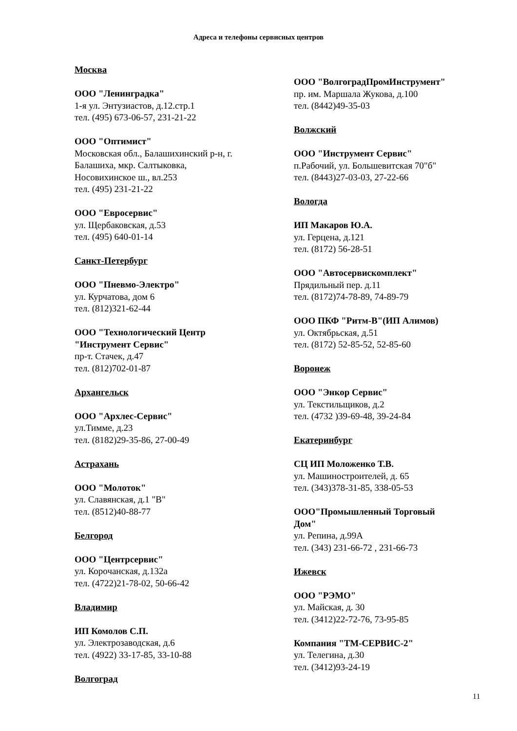Адреса и телефоны сервисных центров
Москва
ООО "Ленинградка"
1-я ул. Энтузиастов, д.12.стр.1
тел. (495) 673-06-57, 231-21-22
ООО "Оптимист"
Московская обл., Балашихинский р-н, г.
Балашиха, мкр. Салтыковка,
Носовихинское ш., вл.253
тел. (495) 231-21-22
ООО "Евросервис"
ул. Щербаковская, д.53
тел. (495) 640-01-14
Санкт-Петербург
ООО "Пневмо-Электро"
ул. Курчатова, дом 6
тел. (812)321-62-44
ООО "Технологический Центр
"Инструмент Сервис"
пр-т. Стачек, д.47
тел. (812)702-01-87
Архангельск
ООО "Архлес-Сервис"
ул.Тимме, д.23
тел. (8182)29-35-86, 27-00-49
Астрахань
ООО "Молоток"
ул. Славянская, д.1 "В"
тел. (8512)40-88-77
Белгород
ООО "Центрсервис"
ул. Корочанская, д.132а
тел. (4722)21-78-02, 50-66-42
Владимир
ИП Комолов С.П.
ул. Электрозаводская, д.6
тел. (4922) 33-17-85, 33-10-88
Волгоград
ООО "ВолгоградПромИнструмент"
пр. им. Маршала Жукова, д.100
тел. (8442)49-35-03
Волжский
ООО "Инструмент Сервис"
п.Рабочий, ул. Большевитская 70"б"
тел. (8443)27-03-03, 27-22-66
Вологда
ИП Макаров Ю.А.
ул. Герцена, д.121
тел. (8172) 56-28-51
ООО "Автосервискомплект"
Прядильный пер. д.11
тел. (8172)74-78-89, 74-89-79
ООО ПКФ "Ритм-В"(ИП Алимов)
ул. Октябрьская, д.51
тел. (8172) 52-85-52, 52-85-60
Воронеж
ООО "Энкор Сервис"
ул. Текстильщиков, д.2
тел. (4732 )39-69-48, 39-24-84
Екатеринбург
СЦ ИП Моложенко Т.В.
ул. Машиностроителей, д. 65
тел. (343)378-31-85, 338-05-53
ООО"Промышленный Торговый
Дом"
ул. Репина, д.99А
тел. (343) 231-66-72 , 231-66-73
Ижевск
ООО "РЭМО"
ул. Майская, д. 30
тел. (3412)22-72-76, 73-95-85
Компания "ТМ-СЕРВИС-2"
ул. Телегина, д.30
тел. (3412)93-24-19
11